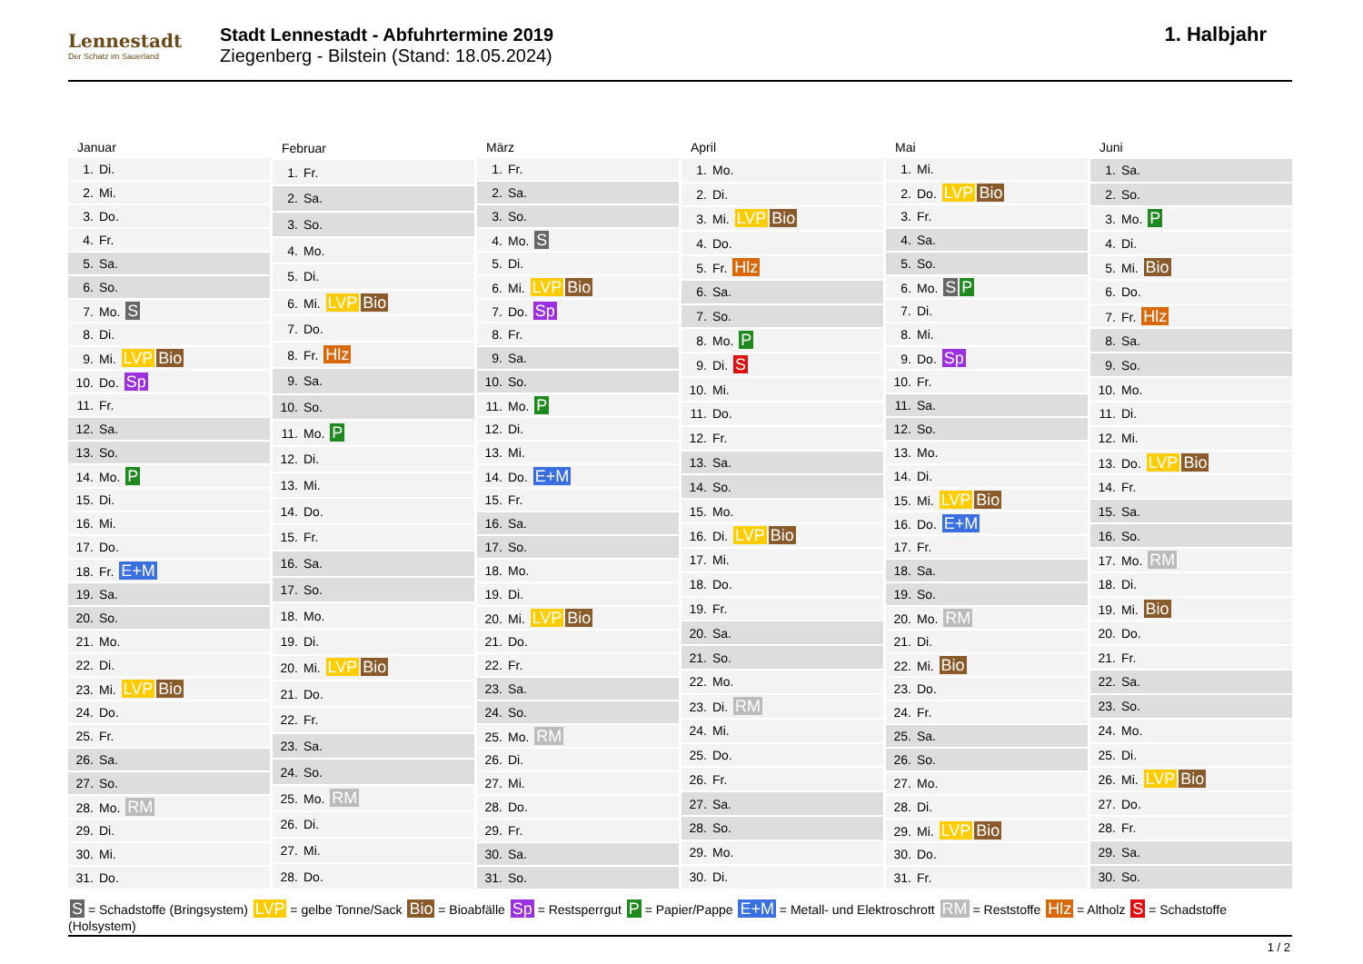Lennestadt
Der Schatz im Sauerland
Stadt Lennestadt - Abfuhrtermine 2019
Ziegenberg - Bilstein (Stand: 18.05.2024)
1. Halbjahr
| Januar |
| --- |
| 1. Di. |
| 2. Mi. |
| 3. Do. |
| 4. Fr. |
| 5. Sa. |
| 6. So. |
| 7. Mo. S |
| 8. Di. |
| 9. Mi. LVP Bio |
| 10. Do. Sp |
| 11. Fr. |
| 12. Sa. |
| 13. So. |
| 14. Mo. P |
| 15. Di. |
| 16. Mi. |
| 17. Do. |
| 18. Fr. E+M |
| 19. Sa. |
| 20. So. |
| 21. Mo. |
| 22. Di. |
| 23. Mi. LVP Bio |
| 24. Do. |
| 25. Fr. |
| 26. Sa. |
| 27. So. |
| 28. Mo. RM |
| 29. Di. |
| 30. Mi. |
| 31. Do. |
| Februar |
| --- |
| 1. Fr. |
| 2. Sa. |
| 3. So. |
| 4. Mo. |
| 5. Di. |
| 6. Mi. LVP Bio |
| 7. Do. |
| 8. Fr. Hlz |
| 9. Sa. |
| 10. So. |
| 11. Mo. P |
| 12. Di. |
| 13. Mi. |
| 14. Do. |
| 15. Fr. |
| 16. Sa. |
| 17. So. |
| 18. Mo. |
| 19. Di. |
| 20. Mi. LVP Bio |
| 21. Do. |
| 22. Fr. |
| 23. Sa. |
| 24. So. |
| 25. Mo. RM |
| 26. Di. |
| 27. Mi. |
| 28. Do. |
| März |
| --- |
| 1. Fr. |
| 2. Sa. |
| 3. So. |
| 4. Mo. S |
| 5. Di. |
| 6. Mi. LVP Bio |
| 7. Do. Sp |
| 8. Fr. |
| 9. Sa. |
| 10. So. |
| 11. Mo. P |
| 12. Di. |
| 13. Mi. |
| 14. Do. E+M |
| 15. Fr. |
| 16. Sa. |
| 17. So. |
| 18. Mo. |
| 19. Di. |
| 20. Mi. LVP Bio |
| 21. Do. |
| 22. Fr. |
| 23. Sa. |
| 24. So. |
| 25. Mo. RM |
| 26. Di. |
| 27. Mi. |
| 28. Do. |
| 29. Fr. |
| 30. Sa. |
| 31. So. |
| April |
| --- |
| 1. Mo. |
| 2. Di. |
| 3. Mi. LVP Bio |
| 4. Do. |
| 5. Fr. Hlz |
| 6. Sa. |
| 7. So. |
| 8. Mo. P |
| 9. Di. S |
| 10. Mi. |
| 11. Do. |
| 12. Fr. |
| 13. Sa. |
| 14. So. |
| 15. Mo. |
| 16. Di. LVP Bio |
| 17. Mi. |
| 18. Do. |
| 19. Fr. |
| 20. Sa. |
| 21. So. |
| 22. Mo. |
| 23. Di. RM |
| 24. Mi. |
| 25. Do. |
| 26. Fr. |
| 27. Sa. |
| 28. So. |
| 29. Mo. |
| 30. Di. |
| Mai |
| --- |
| 1. Mi. |
| 2. Do. LVP Bio |
| 3. Fr. |
| 4. Sa. |
| 5. So. |
| 6. Mo. S P |
| 7. Di. |
| 8. Mi. |
| 9. Do. Sp |
| 10. Fr. |
| 11. Sa. |
| 12. So. |
| 13. Mo. |
| 14. Di. |
| 15. Mi. LVP Bio |
| 16. Do. E+M |
| 17. Fr. |
| 18. Sa. |
| 19. So. |
| 20. Mo. RM |
| 21. Di. |
| 22. Mi. Bio |
| 23. Do. |
| 24. Fr. |
| 25. Sa. |
| 26. So. |
| 27. Mo. |
| 28. Di. |
| 29. Mi. LVP Bio |
| 30. Do. |
| 31. Fr. |
| Juni |
| --- |
| 1. Sa. |
| 2. So. |
| 3. Mo. P |
| 4. Di. |
| 5. Mi. Bio |
| 6. Do. |
| 7. Fr. Hlz |
| 8. Sa. |
| 9. So. |
| 10. Mo. |
| 11. Di. |
| 12. Mi. |
| 13. Do. LVP Bio |
| 14. Fr. |
| 15. Sa. |
| 16. So. |
| 17. Mo. RM |
| 18. Di. |
| 19. Mi. Bio |
| 20. Do. |
| 21. Fr. |
| 22. Sa. |
| 23. So. |
| 24. Mo. |
| 25. Di. |
| 26. Mi. LVP Bio |
| 27. Do. |
| 28. Fr. |
| 29. Sa. |
| 30. So. |
S = Schadstoffe (Bringsystem) LVP = gelbe Tonne/Sack Bio = Bioabfälle Sp = Restsperrgut P = Papier/Pappe E+M = Metall- und Elektroschrott RM = Reststoffe Hlz = Altholz S = Schadstoffe (Holsystem)
1 / 2